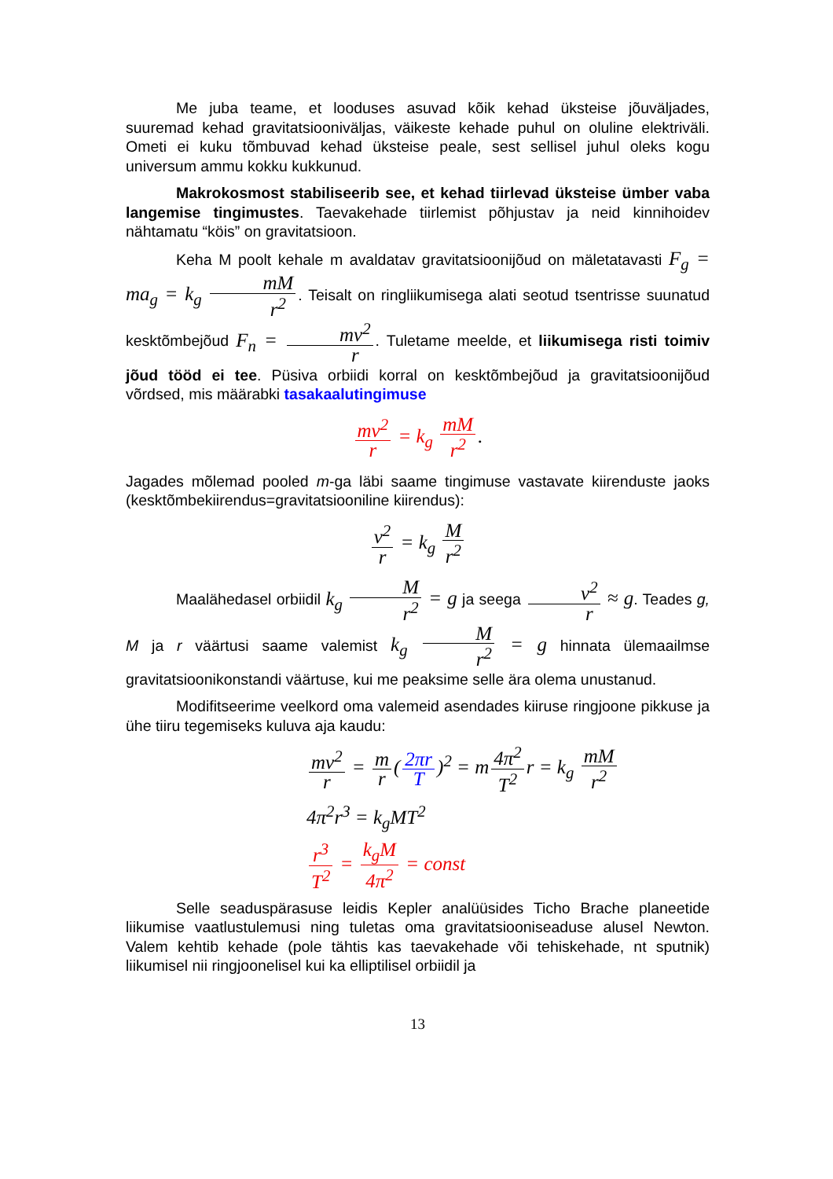Me juba teame, et looduses asuvad kõik kehad üksteise jõuväljades, suuremad kehad gravitatsiooniväljas, väikeste kehade puhul on oluline elektriväli. Ometi ei kuku tõmbuvad kehad üksteise peale, sest sellisel juhul oleks kogu universum ammu kokku kukkunud.
Makrokosmost stabiliseerib see, et kehad tiirlevad üksteise ümber vaba langemise tingimustes. Taevakehade tiirlemist põhjustav ja neid kinnihoidev nähtamatu “köis” on gravitatsioon.
Keha M poolt kehale m avaldatav gravitatsioonijõud on mäletatavasti F<sub>g</sub> = ma<sub>g</sub> = k<sub>g</sub> mM r<sup>2</sup>. Teisalt on ringliikumisega alati seotud tsentrisse suunatud kesktõmbejõud F<sub>n</sub> = mv<sup>2</sup> r. Tuletame meelde, et liikumisega risti toimiv jõud tööd ei tee. Püsiva orbiidi korral on kesktõmbejõud ja gravitatsioonijõud võrdsed, mis määrabki tasakaalutingimuse
mv<sup>2</sup> r = k<sub>g</sub> mM r<sup>2</sup>.
Jagades mõlemad pooled m-ga läbi saame tingimuse vastavate kiirenduste jaoks (kesktõmbekiirendus=gravitatsiooniline kiirendus):
v<sup>2</sup> r = k<sub>g</sub> M r<sup>2</sup>
Maalähedasel orbiidil k<sub>g</sub> M r<sup>2</sup> = g ja seega v<sup>2</sup> r ≈ g. Teades g, M ja r väärtusi saame valemist k<sub>g</sub> M r<sup>2</sup> = g hinnata ülemaailmse gravitatsioonikonstandi väärtuse, kui me peaksime selle ära olema unustanud.
Modifitseerime veelkord oma valemeid asendades kiiruse ringjoone pikkuse ja ühe tiiru tegemiseks kuluva aja kaudu:
mv<sup>2</sup> r = m r (2πr T)<sup>2</sup> = m 4π<sup>2</sup> T<sup>2</sup> r = k<sub>g</sub> mM r<sup>2</sup>
4π<sup>2</sup>r<sup>3</sup> = k<sub>g</sub>MT<sup>2</sup>
r<sup>3</sup> T<sup>2</sup> = k<sub>g</sub>M 4π<sup>2</sup> = const
Selle seaduspärasuse leidis Kepler analüüsides Ticho Brache planeetide liikumise vaatlustulemusi ning tuletas oma gravitatsiooniseaduse alusel Newton. Valem kehtib kehade (pole tähtis kas taevakehade või tehiskehade, nt sputnik) liikumisel nii ringjoonelisel kui ka elliptilisel orbiidil ja
13